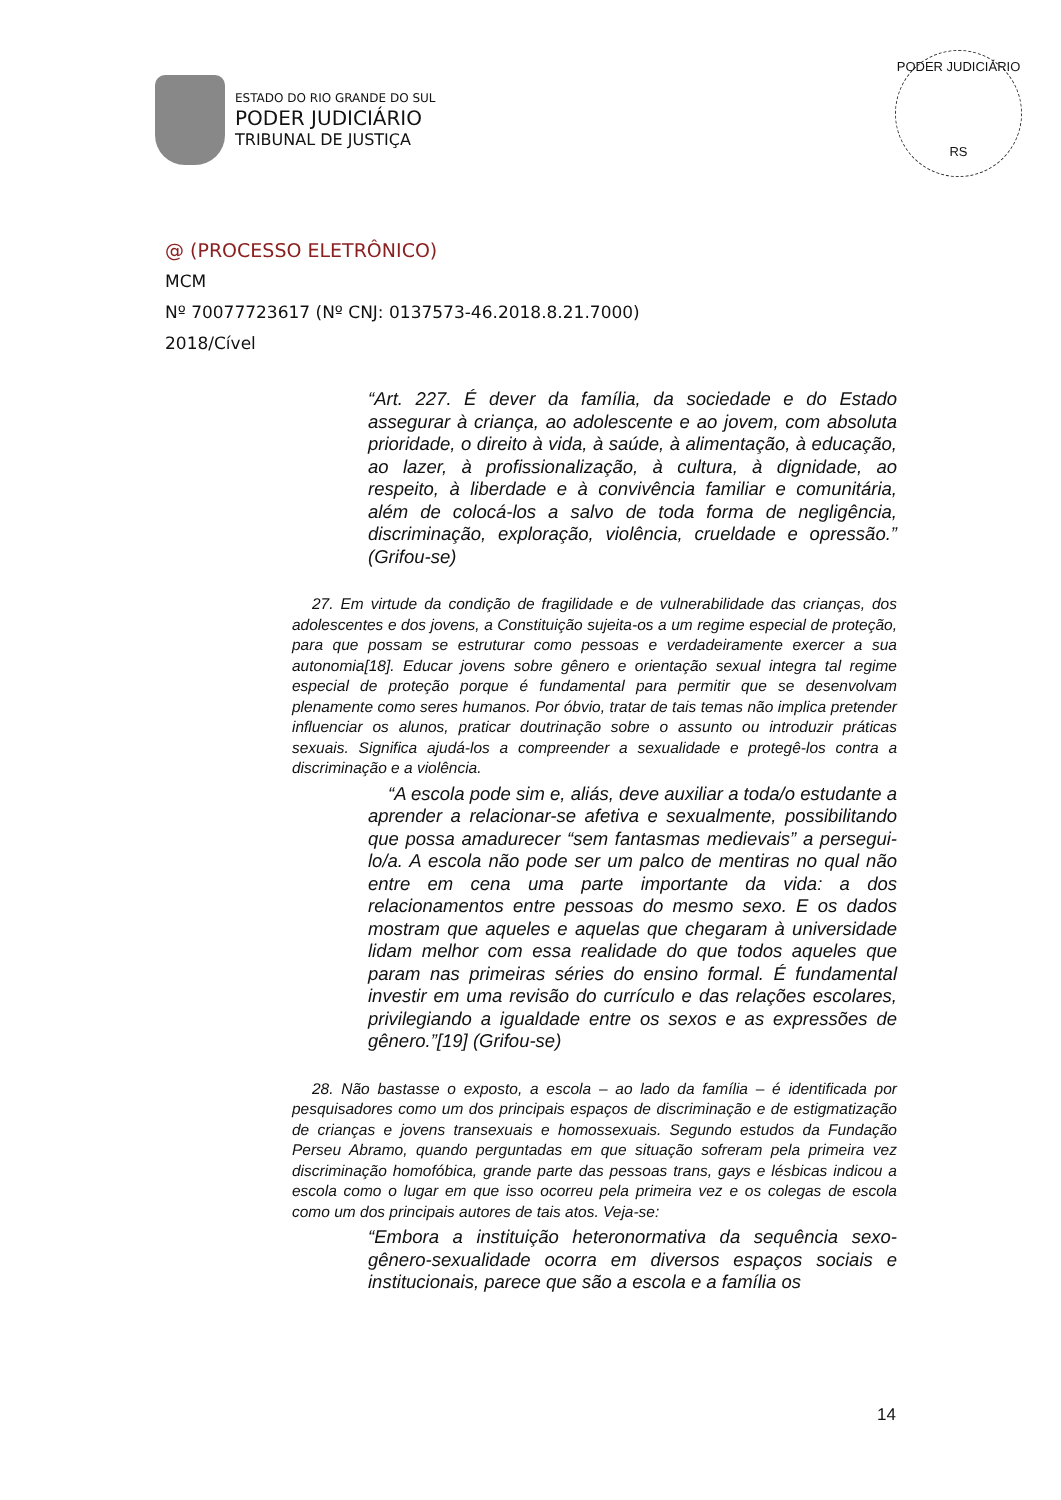ESTADO DO RIO GRANDE DO SUL
PODER JUDICIÁRIO
TRIBUNAL DE JUSTIÇA
PODER JUDICIÁRIO
RS
@ (PROCESSO ELETRÔNICO)
MCM
Nº 70077723617 (Nº CNJ: 0137573-46.2018.8.21.7000)
2018/Cível
“Art. 227. É dever da família, da sociedade e do Estado assegurar à criança, ao adolescente e ao jovem, com absoluta prioridade, o direito à vida, à saúde, à alimentação, à educação, ao lazer, à profissionalização, à cultura, à dignidade, ao respeito, à liberdade e à convivência familiar e comunitária, além de colocá-los a salvo de toda forma de negligência, discriminação, exploração, violência, crueldade e opressão.” (Grifou-se)
27. Em virtude da condição de fragilidade e de vulnerabilidade das crianças, dos adolescentes e dos jovens, a Constituição sujeita-os a um regime especial de proteção, para que possam se estruturar como pessoas e verdadeiramente exercer a sua autonomia[18]. Educar jovens sobre gênero e orientação sexual integra tal regime especial de proteção porque é fundamental para permitir que se desenvolvam plenamente como seres humanos. Por óbvio, tratar de tais temas não implica pretender influenciar os alunos, praticar doutrinação sobre o assunto ou introduzir práticas sexuais. Significa ajudá-los a compreender a sexualidade e protegê-los contra a discriminação e a violência.
“A escola pode sim e, aliás, deve auxiliar a toda/o estudante a aprender a relacionar-se afetiva e sexualmente, possibilitando que possa amadurecer “sem fantasmas medievais” a persegui-lo/a. A escola não pode ser um palco de mentiras no qual não entre em cena uma parte importante da vida: a dos relacionamentos entre pessoas do mesmo sexo. E os dados mostram que aqueles e aquelas que chegaram à universidade lidam melhor com essa realidade do que todos aqueles que param nas primeiras séries do ensino formal. É fundamental investir em uma revisão do currículo e das relações escolares, privilegiando a igualdade entre os sexos e as expressões de gênero.”[19] (Grifou-se)
28. Não bastasse o exposto, a escola – ao lado da família – é identificada por pesquisadores como um dos principais espaços de discriminação e de estigmatização de crianças e jovens transexuais e homossexuais. Segundo estudos da Fundação Perseu Abramo, quando perguntadas em que situação sofreram pela primeira vez discriminação homofóbica, grande parte das pessoas trans, gays e lésbicas indicou a escola como o lugar em que isso ocorreu pela primeira vez e os colegas de escola como um dos principais autores de tais atos. Veja-se:
“Embora a instituição heteronormativa da sequência sexo-gênero-sexualidade ocorra em diversos espaços sociais e institucionais, parece que são a escola e a família os
14